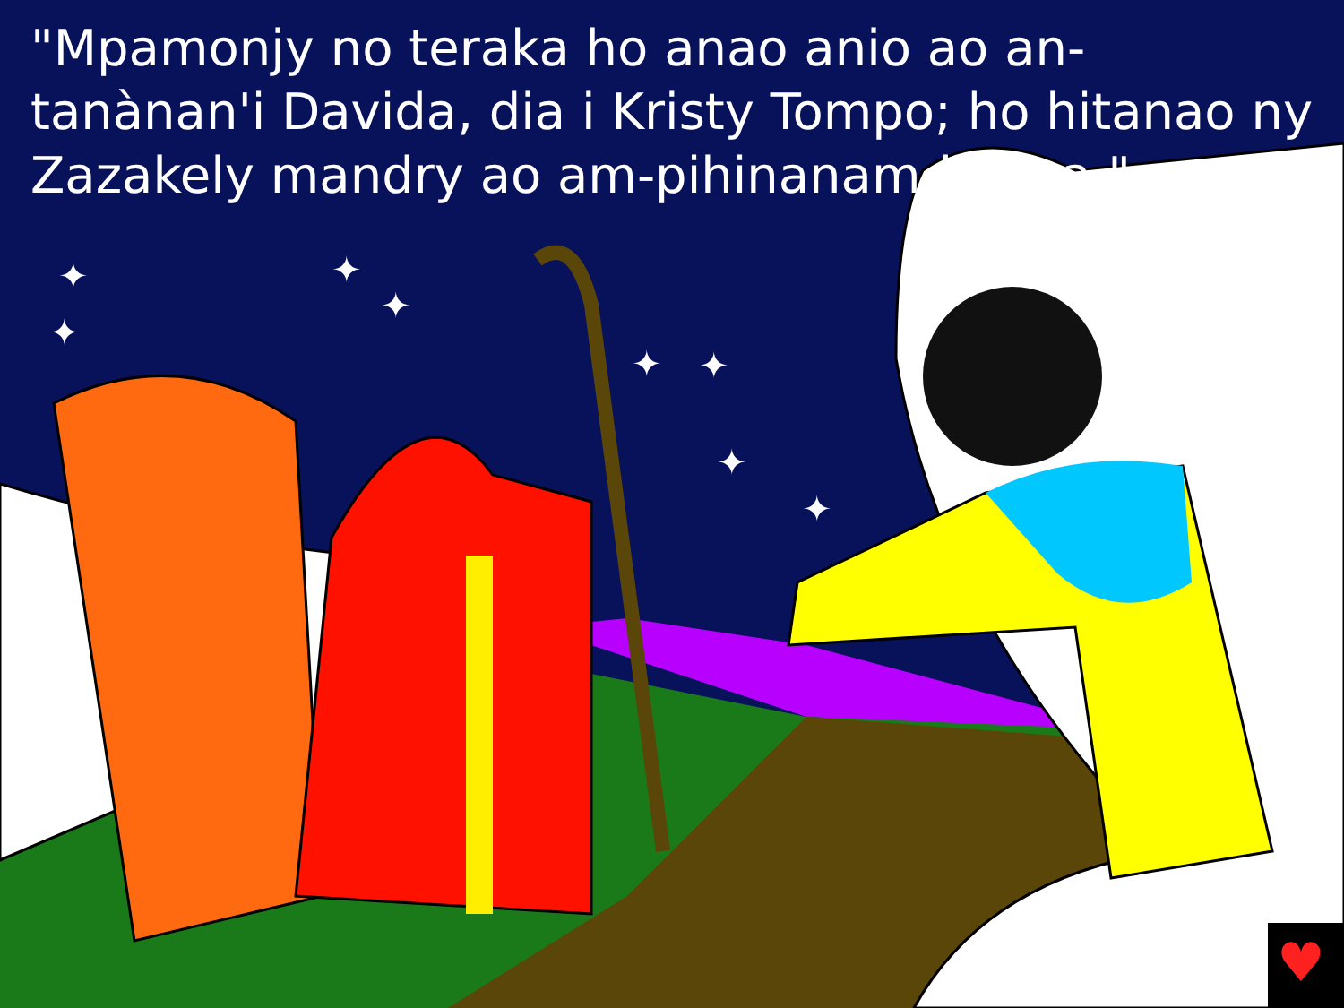"Mpamonjy no teraka ho anao anio ao an-tanànan'i Davida, dia i Kristy Tompo; ho hitanao ny Zazakely mandry ao am-pihinanam-bilona."
♥
✦
✦
✦
✦
✦
✦
✦
✦